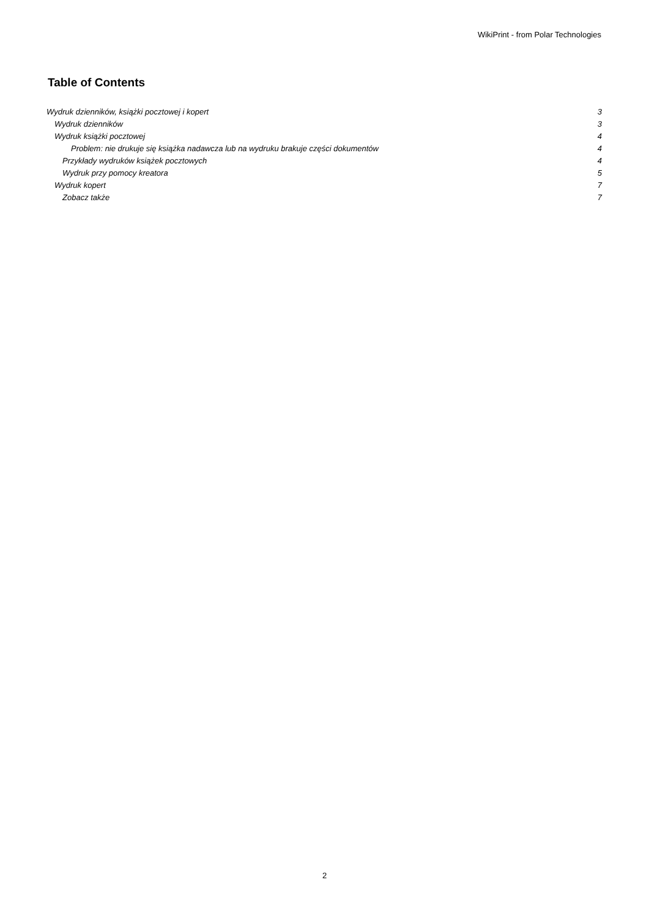WikiPrint - from Polar Technologies
Table of Contents
Wydruk dzienników, książki pocztowej i kopert 3
Wydruk dzienników 3
Wydruk książki pocztowej 4
Problem: nie drukuje się książka nadawcza lub na wydruku brakuje części dokumentów 4
Przykłady wydruków książek pocztowych 4
Wydruk przy pomocy kreatora 5
Wydruk kopert 7
Zobacz także 7
2